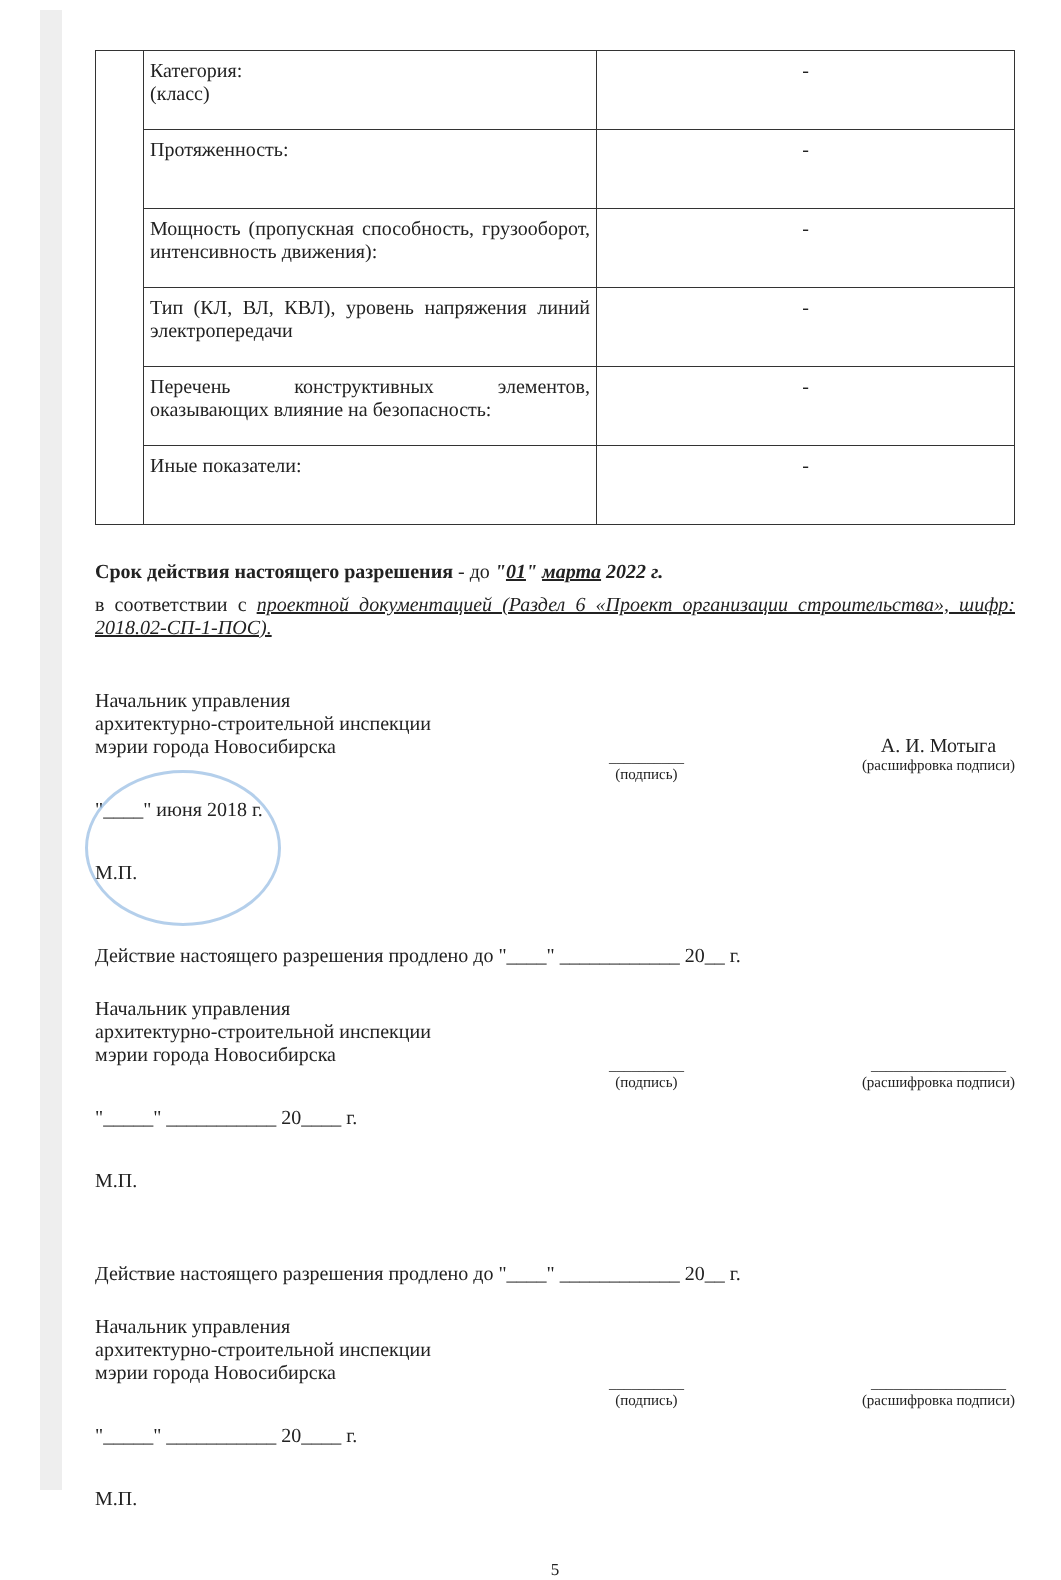| | Категория: (класс) | - |
| | Протяженность: | - |
| | Мощность (пропускная способность, грузооборот, интенсивность движения): | - |
| | Тип (КЛ, ВЛ, КВЛ), уровень напряжения линий электропередачи | - |
| | Перечень конструктивных элементов, оказывающих влияние на безопасность: | - |
| | Иные показатели: | - |
Срок действия настоящего разрешения - до "01" марта 2022 г.
в соответствии с проектной документацией (Раздел 6 «Проект организации строительства», шифр: 2018.02-СП-1-ПОС).
Начальник управления
архитектурно-строительной инспекции
мэрии города Новосибирска
__________
(подпись)
А. И. Мотыга
(расшифровка подписи)
"____" июня 2018 г.
М.П.
Действие настоящего разрешения продлено до "____" ____________ 20__ г.
Начальник управления
архитектурно-строительной инспекции
мэрии города Новосибирска
__________
(подпись)
__________________
(расшифровка подписи)
"_____" ___________ 20____ г.
М.П.
Действие настоящего разрешения продлено до "____" ____________ 20__ г.
Начальник управления
архитектурно-строительной инспекции
мэрии города Новосибирска
__________
(подпись)
__________________
(расшифровка подписи)
"_____" ___________ 20____ г.
М.П.
5